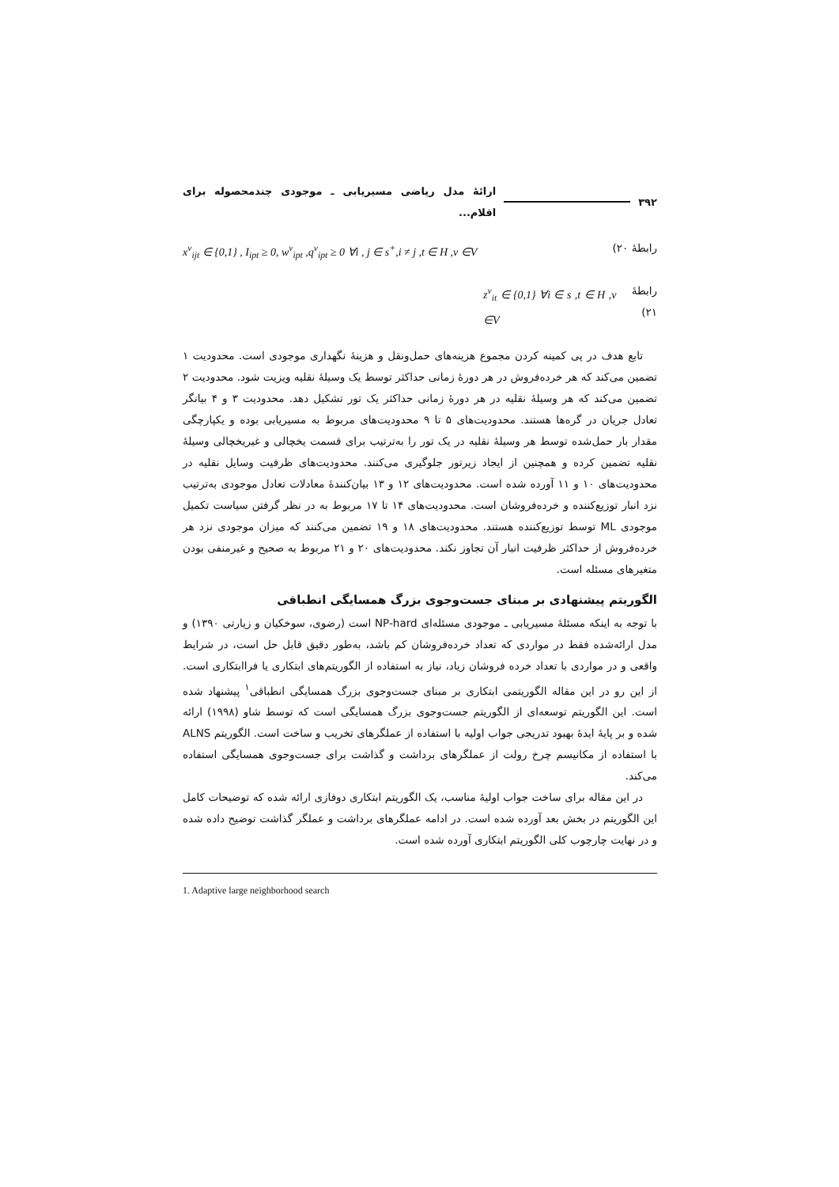۳۹۲ ارائهٔ مدل ریاضی مسیریابی ـ موجودی چندمحصوله برای اقلام...
رابطهٔ ۲۰) x<sup>v</sup><sub>ijt</sub> ∈ {0,1} , I<sub>ipt</sub> ≥ 0, w<sup>v</sup><sub>ipt</sub> ,q<sup>v</sup><sub>ipt</sub> ≥ 0 ∀i , j ∈ s<sup>+</sup>,i ≠ j ,t ∈ H ,v ∈V
رابطهٔ ۲۱) z<sup>v</sup><sub>it</sub> ∈ {0,1} ∀i ∈ s ,t ∈ H ,v ∈V
تابع هدف در پی کمینه کردن مجموع هزینه‌های حمل‌ونقل و هزینهٔ نگهداری موجودی است. محدودیت ۱ تضمین می‌کند که هر خرده‌فروش در هر دورهٔ زمانی حداکثر توسط یک وسیلهٔ نقلیه ویزیت شود. محدودیت ۲ تضمین می‌کند که هر وسیلهٔ نقلیه در هر دورهٔ زمانی حداکثر یک تور تشکیل دهد. محدودیت ۳ و ۴ بیانگر تعادل جریان در گره‌ها هستند. محدودیت‌های ۵ تا ۹ محدودیت‌های مربوط به مسیریابی بوده و یکپارچگی مقدار بار حمل‌شده توسط هر وسیلهٔ نقلیه در یک تور را به‌ترتیب برای قسمت یخچالی و غیریخچالی وسیلهٔ نقلیه تضمین کرده و همچنین از ایجاد زیرتور جلوگیری می‌کنند. محدودیت‌های ظرفیت وسایل نقلیه در محدودیت‌های ۱۰ و ۱۱ آورده شده است. محدودیت‌های ۱۲ و ۱۳ بیان‌کنندهٔ معادلات تعادل موجودی به‌ترتیب نزد انبار توزیع‌کننده و خرده‌فروشان است. محدودیت‌های ۱۴ تا ۱۷ مربوط به در نظر گرفتن سیاست تکمیل موجودی ML توسط توزیع‌کننده هستند. محدودیت‌های ۱۸ و ۱۹ تضمین می‌کنند که میزان موجودی نزد هر خرده‌فروش از حداکثر ظرفیت انبار آن تجاوز نکند. محدودیت‌های ۲۰ و ۲۱ مربوط به صحیح و غیرمنفی بودن متغیرهای مسئله است.
الگوریتم پیشنهادی بر مبنای جست‌وجوی بزرگ همسایگی انطباقی
با توجه به اینکه مسئلهٔ مسیریابی ـ موجودی مسئله‌ای NP-hard است (رضوی، سوخکیان و زیارتی ۱۳۹۰) و مدل ارائه‌شده فقط در مواردی که تعداد خرده‌فروشان کم باشد، به‌طور دقیق قابل حل است، در شرایط واقعی و در مواردی با تعداد خرده فروشان زیاد، نیاز به استفاده از الگوریتم‌های ابتکاری یا فراابتکاری است. از این رو در این مقاله الگوریتمی ابتکاری بر مبنای جست‌وجوی بزرگ همسایگی انطباقی<sup>۱</sup> پیشنهاد شده است. این الگوریتم توسعه‌ای از الگوریتم جست‌وجوی بزرگ همسایگی است که توسط شاو (۱۹۹۸) ارائه شده و بر پایهٔ ایدهٔ بهبود تدریجی جواب اولیه با استفاده از عملگرهای تخریب و ساخت است. الگوریتم ALNS با استفاده از مکانیسم چرخ رولت از عملگرهای برداشت و گذاشت برای جست‌وجوی همسایگی استفاده می‌کند.
در این مقاله برای ساخت جواب اولیهٔ مناسب، یک الگوریتم ابتکاری دوفازی ارائه شده که توضیحات کامل این الگوریتم در بخش بعد آورده شده است. در ادامه عملگرهای برداشت و عملگر گذاشت توضیح داده شده و در نهایت چارچوب کلی الگوریتم ابتکاری آورده شده است.
1. Adaptive large neighborhood search